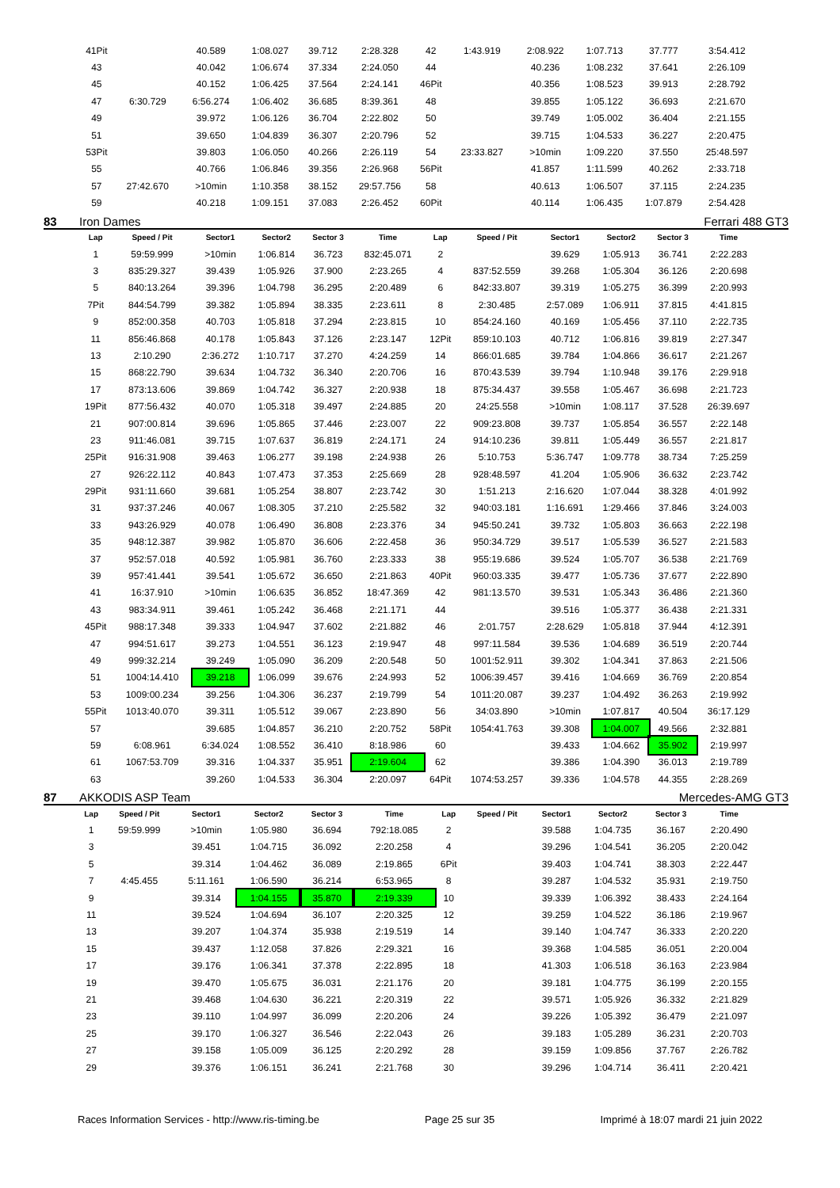| 41Pit | | 40.589 | 1:08.027 | 39.712 | 2:28.328 | 42 | 1:43.919 | 2:08.922 | 1:07.713 | 37.777 | 3:54.412 |
| 43 | | 40.042 | 1:06.674 | 37.334 | 2:24.050 | 44 | | 40.236 | 1:08.232 | 37.641 | 2:26.109 |
| 45 | | 40.152 | 1:06.425 | 37.564 | 2:24.141 | 46Pit | | 40.356 | 1:08.523 | 39.913 | 2:28.792 |
| 47 | 6:30.729 | 6:56.274 | 1:06.402 | 36.685 | 8:39.361 | 48 | | 39.855 | 1:05.122 | 36.693 | 2:21.670 |
| 49 | | 39.972 | 1:06.126 | 36.704 | 2:22.802 | 50 | | 39.749 | 1:05.002 | 36.404 | 2:21.155 |
| 51 | | 39.650 | 1:04.839 | 36.307 | 2:20.796 | 52 | | 39.715 | 1:04.533 | 36.227 | 2:20.475 |
| 53Pit | | 39.803 | 1:06.050 | 40.266 | 2:26.119 | 54 | 23:33.827 | >10min | 1:09.220 | 37.550 | 25:48.597 |
| 55 | | 40.766 | 1:06.846 | 39.356 | 2:26.968 | 56Pit | | 41.857 | 1:11.599 | 40.262 | 2:33.718 |
| 57 | 27:42.670 | >10min | 1:10.358 | 38.152 | 29:57.756 | 58 | | 40.613 | 1:06.507 | 37.115 | 2:24.235 |
| 59 | | 40.218 | 1:09.151 | 37.083 | 2:26.452 | 60Pit | | 40.114 | 1:06.435 | 1:07.879 | 2:54.428 |
83 Iron Dames Ferrari 488 GT3
| Lap | Speed / Pit | Sector1 | Sector2 | Sector 3 | Time | Lap | Speed / Pit | Sector1 | Sector2 | Sector 3 | Time |
| --- | --- | --- | --- | --- | --- | --- | --- | --- | --- | --- | --- |
| 1 | 59:59.999 | >10min | 1:06.814 | 36.723 | 832:45.071 | 2 | | 39.629 | 1:05.913 | 36.741 | 2:22.283 |
| 3 | 835:29.327 | 39.439 | 1:05.926 | 37.900 | 2:23.265 | 4 | 837:52.559 | 39.268 | 1:05.304 | 36.126 | 2:20.698 |
| 5 | 840:13.264 | 39.396 | 1:04.798 | 36.295 | 2:20.489 | 6 | 842:33.807 | 39.319 | 1:05.275 | 36.399 | 2:20.993 |
| 7Pit | 844:54.799 | 39.382 | 1:05.894 | 38.335 | 2:23.611 | 8 | 2:30.485 | 2:57.089 | 1:06.911 | 37.815 | 4:41.815 |
| 9 | 852:00.358 | 40.703 | 1:05.818 | 37.294 | 2:23.815 | 10 | 854:24.160 | 40.169 | 1:05.456 | 37.110 | 2:22.735 |
| 11 | 856:46.868 | 40.178 | 1:05.843 | 37.126 | 2:23.147 | 12Pit | 859:10.103 | 40.712 | 1:06.816 | 39.819 | 2:27.347 |
| 13 | 2:10.290 | 2:36.272 | 1:10.717 | 37.270 | 4:24.259 | 14 | 866:01.685 | 39.784 | 1:04.866 | 36.617 | 2:21.267 |
| 15 | 868:22.790 | 39.634 | 1:04.732 | 36.340 | 2:20.706 | 16 | 870:43.539 | 39.794 | 1:10.948 | 39.176 | 2:29.918 |
| 17 | 873:13.606 | 39.869 | 1:04.742 | 36.327 | 2:20.938 | 18 | 875:34.437 | 39.558 | 1:05.467 | 36.698 | 2:21.723 |
| 19Pit | 877:56.432 | 40.070 | 1:05.318 | 39.497 | 2:24.885 | 20 | 24:25.558 | >10min | 1:08.117 | 37.528 | 26:39.697 |
| 21 | 907:00.814 | 39.696 | 1:05.865 | 37.446 | 2:23.007 | 22 | 909:23.808 | 39.737 | 1:05.854 | 36.557 | 2:22.148 |
| 23 | 911:46.081 | 39.715 | 1:07.637 | 36.819 | 2:24.171 | 24 | 914:10.236 | 39.811 | 1:05.449 | 36.557 | 2:21.817 |
| 25Pit | 916:31.908 | 39.463 | 1:06.277 | 39.198 | 2:24.938 | 26 | 5:10.753 | 5:36.747 | 1:09.778 | 38.734 | 7:25.259 |
| 27 | 926:22.112 | 40.843 | 1:07.473 | 37.353 | 2:25.669 | 28 | 928:48.597 | 41.204 | 1:05.906 | 36.632 | 2:23.742 |
| 29Pit | 931:11.660 | 39.681 | 1:05.254 | 38.807 | 2:23.742 | 30 | 1:51.213 | 2:16.620 | 1:07.044 | 38.328 | 4:01.992 |
| 31 | 937:37.246 | 40.067 | 1:08.305 | 37.210 | 2:25.582 | 32 | 940:03.181 | 1:16.691 | 1:29.466 | 37.846 | 3:24.003 |
| 33 | 943:26.929 | 40.078 | 1:06.490 | 36.808 | 2:23.376 | 34 | 945:50.241 | 39.732 | 1:05.803 | 36.663 | 2:22.198 |
| 35 | 948:12.387 | 39.982 | 1:05.870 | 36.606 | 2:22.458 | 36 | 950:34.729 | 39.517 | 1:05.539 | 36.527 | 2:21.583 |
| 37 | 952:57.018 | 40.592 | 1:05.981 | 36.760 | 2:23.333 | 38 | 955:19.686 | 39.524 | 1:05.707 | 36.538 | 2:21.769 |
| 39 | 957:41.441 | 39.541 | 1:05.672 | 36.650 | 2:21.863 | 40Pit | 960:03.335 | 39.477 | 1:05.736 | 37.677 | 2:22.890 |
| 41 | 16:37.910 | >10min | 1:06.635 | 36.852 | 18:47.369 | 42 | 981:13.570 | 39.531 | 1:05.343 | 36.486 | 2:21.360 |
| 43 | 983:34.911 | 39.461 | 1:05.242 | 36.468 | 2:21.171 | 44 | | 39.516 | 1:05.377 | 36.438 | 2:21.331 |
| 45Pit | 988:17.348 | 39.333 | 1:04.947 | 37.602 | 2:21.882 | 46 | 2:01.757 | 2:28.629 | 1:05.818 | 37.944 | 4:12.391 |
| 47 | 994:51.617 | 39.273 | 1:04.551 | 36.123 | 2:19.947 | 48 | 997:11.584 | 39.536 | 1:04.689 | 36.519 | 2:20.744 |
| 49 | 999:32.214 | 39.249 | 1:05.090 | 36.209 | 2:20.548 | 50 | 1001:52.911 | 39.302 | 1:04.341 | 37.863 | 2:21.506 |
| 51 | 1004:14.410 | 39.218 | 1:06.099 | 39.676 | 2:24.993 | 52 | 1006:39.457 | 39.416 | 1:04.669 | 36.769 | 2:20.854 |
| 53 | 1009:00.234 | 39.256 | 1:04.306 | 36.237 | 2:19.799 | 54 | 1011:20.087 | 39.237 | 1:04.492 | 36.263 | 2:19.992 |
| 55Pit | 1013:40.070 | 39.311 | 1:05.512 | 39.067 | 2:23.890 | 56 | 34:03.890 | >10min | 1:07.817 | 40.504 | 36:17.129 |
| 57 | | 39.685 | 1:04.857 | 36.210 | 2:20.752 | 58Pit | 1054:41.763 | 39.308 | 1:04.007 | 49.566 | 2:32.881 |
| 59 | 6:08.961 | 6:34.024 | 1:08.552 | 36.410 | 8:18.986 | 60 | | 39.433 | 1:04.662 | 35.902 | 2:19.997 |
| 61 | 1067:53.709 | 39.316 | 1:04.337 | 35.951 | 2:19.604 | 62 | | 39.386 | 1:04.390 | 36.013 | 2:19.789 |
| 63 | | 39.260 | 1:04.533 | 36.304 | 2:20.097 | 64Pit | 1074:53.257 | 39.336 | 1:04.578 | 44.355 | 2:28.269 |
87 AKKODIS ASP Team Mercedes-AMG GT3
| Lap | Speed / Pit | Sector1 | Sector2 | Sector 3 | Time | Lap | Speed / Pit | Sector1 | Sector2 | Sector 3 | Time |
| --- | --- | --- | --- | --- | --- | --- | --- | --- | --- | --- | --- |
| 1 | 59:59.999 | >10min | 1:05.980 | 36.694 | 792:18.085 | 2 | | 39.588 | 1:04.735 | 36.167 | 2:20.490 |
| 3 | | 39.451 | 1:04.715 | 36.092 | 2:20.258 | 4 | | 39.296 | 1:04.541 | 36.205 | 2:20.042 |
| 5 | | 39.314 | 1:04.462 | 36.089 | 2:19.865 | 6Pit | | 39.403 | 1:04.741 | 38.303 | 2:22.447 |
| 7 | 4:45.455 | 5:11.161 | 1:06.590 | 36.214 | 6:53.965 | 8 | | 39.287 | 1:04.532 | 35.931 | 2:19.750 |
| 9 | | 39.314 | 1:04.155 | 35.870 | 2:19.339 | 10 | | 39.339 | 1:06.392 | 38.433 | 2:24.164 |
| 11 | | 39.524 | 1:04.694 | 36.107 | 2:20.325 | 12 | | 39.259 | 1:04.522 | 36.186 | 2:19.967 |
| 13 | | 39.207 | 1:04.374 | 35.938 | 2:19.519 | 14 | | 39.140 | 1:04.747 | 36.333 | 2:20.220 |
| 15 | | 39.437 | 1:12.058 | 37.826 | 2:29.321 | 16 | | 39.368 | 1:04.585 | 36.051 | 2:20.004 |
| 17 | | 39.176 | 1:06.341 | 37.378 | 2:22.895 | 18 | | 41.303 | 1:06.518 | 36.163 | 2:23.984 |
| 19 | | 39.470 | 1:05.675 | 36.031 | 2:21.176 | 20 | | 39.181 | 1:04.775 | 36.199 | 2:20.155 |
| 21 | | 39.468 | 1:04.630 | 36.221 | 2:20.319 | 22 | | 39.571 | 1:05.926 | 36.332 | 2:21.829 |
| 23 | | 39.110 | 1:04.997 | 36.099 | 2:20.206 | 24 | | 39.226 | 1:05.392 | 36.479 | 2:21.097 |
| 25 | | 39.170 | 1:06.327 | 36.546 | 2:22.043 | 26 | | 39.183 | 1:05.289 | 36.231 | 2:20.703 |
| 27 | | 39.158 | 1:05.009 | 36.125 | 2:20.292 | 28 | | 39.159 | 1:09.856 | 37.767 | 2:26.782 |
| 29 | | 39.376 | 1:06.151 | 36.241 | 2:21.768 | 30 | | 39.296 | 1:04.714 | 36.411 | 2:20.421 |
Races Information Services - http://www.ris-timing.be Page 25 sur 35 Imprimé à 18:07 mardi 21 juin 2022